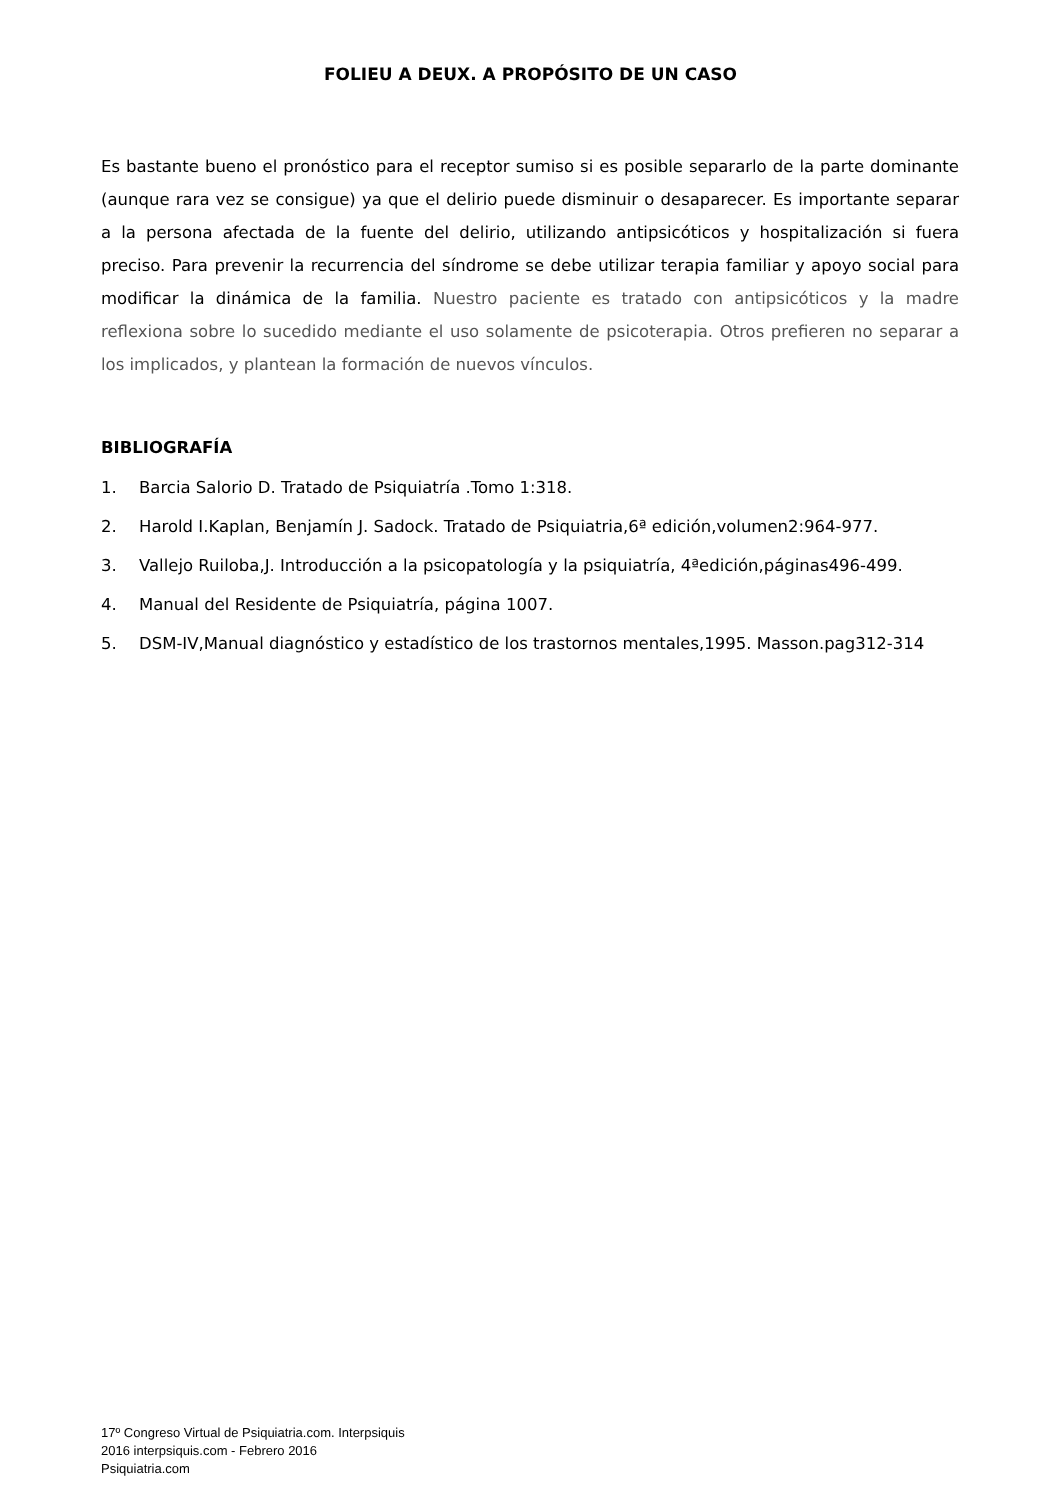FOLIEU A DEUX. A PROPÓSITO DE UN CASO
Es bastante bueno el pronóstico para el receptor sumiso si es posible separarlo de la parte dominante (aunque rara vez se consigue) ya que el delirio puede disminuir o desaparecer. Es importante separar a la persona afectada de la fuente del delirio, utilizando antipsicóticos y hospitalización si fuera preciso. Para prevenir la recurrencia del síndrome se debe utilizar terapia familiar y apoyo social para modificar la dinámica de la familia. Nuestro paciente es tratado con antipsicóticos y la madre reflexiona sobre lo sucedido mediante el uso solamente de psicoterapia. Otros prefieren no separar a los implicados, y plantean la formación de nuevos vínculos.
BIBLIOGRAFÍA
1. Barcia Salorio D. Tratado de Psiquiatría .Tomo 1:318.
2. Harold I.Kaplan, Benjamín J. Sadock. Tratado de Psiquiatria,6ª edición,volumen2:964-977.
3. Vallejo Ruiloba,J. Introducción a la psicopatología y la psiquiatría, 4ªedición,páginas496-499.
4. Manual del Residente de Psiquiatría, página 1007.
5. DSM-IV,Manual diagnóstico y estadístico de los trastornos mentales,1995. Masson.pag312-314
17º Congreso Virtual de Psiquiatria.com. Interpsiquis
2016 interpsiquis.com - Febrero 2016
Psiquiatria.com